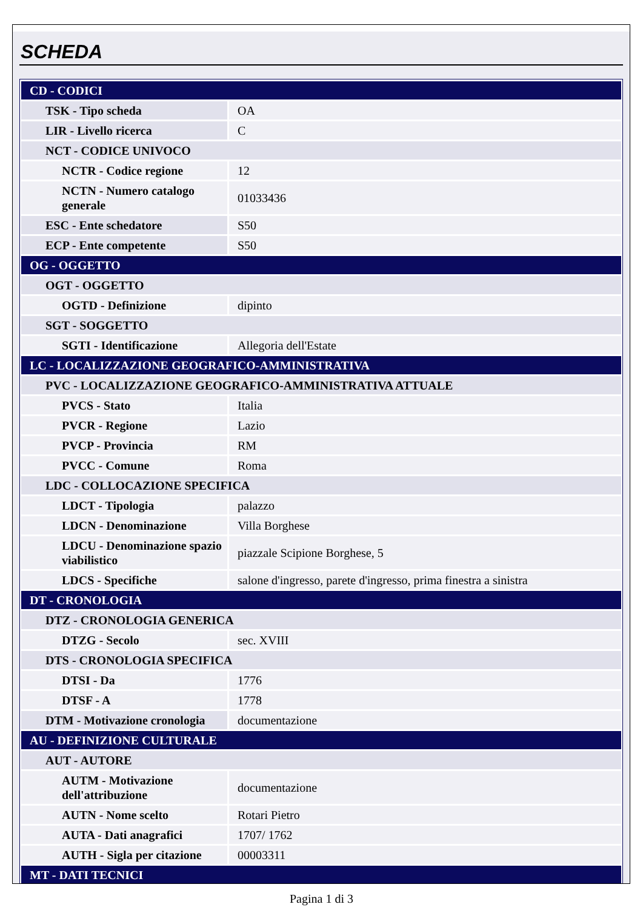SCHEDA
| CD - CODICI | |
| TSK - Tipo scheda | OA |
| LIR - Livello ricerca | C |
| NCT - CODICE UNIVOCO | |
| NCTR - Codice regione | 12 |
| NCTN - Numero catalogo generale | 01033436 |
| ESC - Ente schedatore | S50 |
| ECP - Ente competente | S50 |
| OG - OGGETTO | |
| OGT - OGGETTO | |
| OGTD - Definizione | dipinto |
| SGT - SOGGETTO | |
| SGTI - Identificazione | Allegoria dell'Estate |
| LC - LOCALIZZAZIONE GEOGRAFICO-AMMINISTRATIVA | |
| PVC - LOCALIZZAZIONE GEOGRAFICO-AMMINISTRATIVA ATTUALE | |
| PVCS - Stato | Italia |
| PVCR - Regione | Lazio |
| PVCP - Provincia | RM |
| PVCC - Comune | Roma |
| LDC - COLLOCAZIONE SPECIFICA | |
| LDCT - Tipologia | palazzo |
| LDCN - Denominazione | Villa Borghese |
| LDCU - Denominazione spazio viabilistico | piazzale Scipione Borghese, 5 |
| LDCS - Specifiche | salone d'ingresso, parete d'ingresso, prima finestra a sinistra |
| DT - CRONOLOGIA | |
| DTZ - CRONOLOGIA GENERICA | |
| DTZG - Secolo | sec. XVIII |
| DTS - CRONOLOGIA SPECIFICA | |
| DTSI - Da | 1776 |
| DTSF - A | 1778 |
| DTM - Motivazione cronologia | documentazione |
| AU - DEFINIZIONE CULTURALE | |
| AUT - AUTORE | |
| AUTM - Motivazione dell'attribuzione | documentazione |
| AUTN - Nome scelto | Rotari Pietro |
| AUTA - Dati anagrafici | 1707/ 1762 |
| AUTH - Sigla per citazione | 00003311 |
| MT - DATI TECNICI | |
Pagina 1 di 3